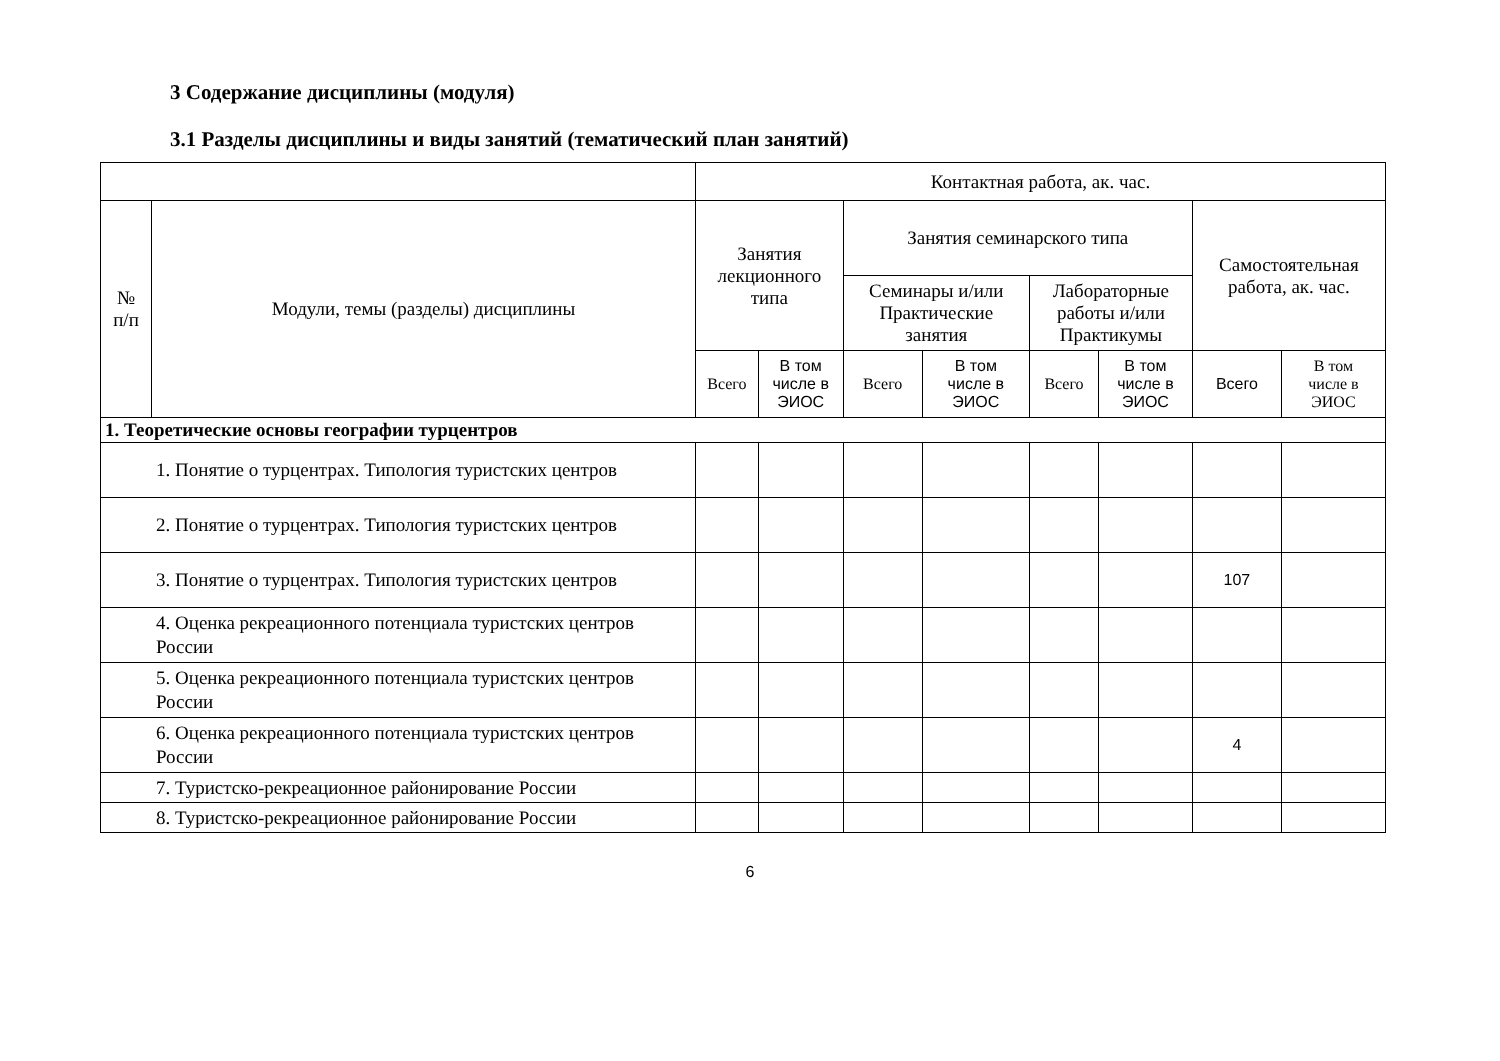3 Содержание дисциплины (модуля)
3.1 Разделы дисциплины и виды занятий (тематический план занятий)
| | | Контактная работа, ак. час. | | | | | | | |
| --- | --- | --- | --- | --- | --- | --- | --- | --- | --- |
| № п/п | Модули, темы (разделы) дисциплины | Занятия лекционного типа | | Занятия семинарского типа | | | | Самостоятельная работа, ак. час. | |
| | | | | Семинары и/или Практические занятия | | Лабораторные работы и/или Практикумы | | | |
| | | Всего | В том числе в ЭИОС | Всего | В том числе в ЭИОС | Всего | В том числе в ЭИОС | Всего | В том числе в ЭИОС |
| 1. Теоретические основы географии турцентров | | | | | | | | | |
| 1. Понятие о турцентрах. Типология туристских центров | | | | | | | | | |
| 2. Понятие о турцентрах. Типология туристских центров | | | | | | | | | |
| 3. Понятие о турцентрах. Типология туристских центров | | | | | | | | 107 | |
| 4. Оценка рекреационного потенциала туристских центров России | | | | | | | | | |
| 5. Оценка рекреационного потенциала туристских центров России | | | | | | | | | |
| 6. Оценка рекреационного потенциала туристских центров России | | | | | | | | 4 | |
| 7. Туристско-рекреационное районирование России | | | | | | | | | |
| 8. Туристско-рекреационное районирование России | | | | | | | | | |
6